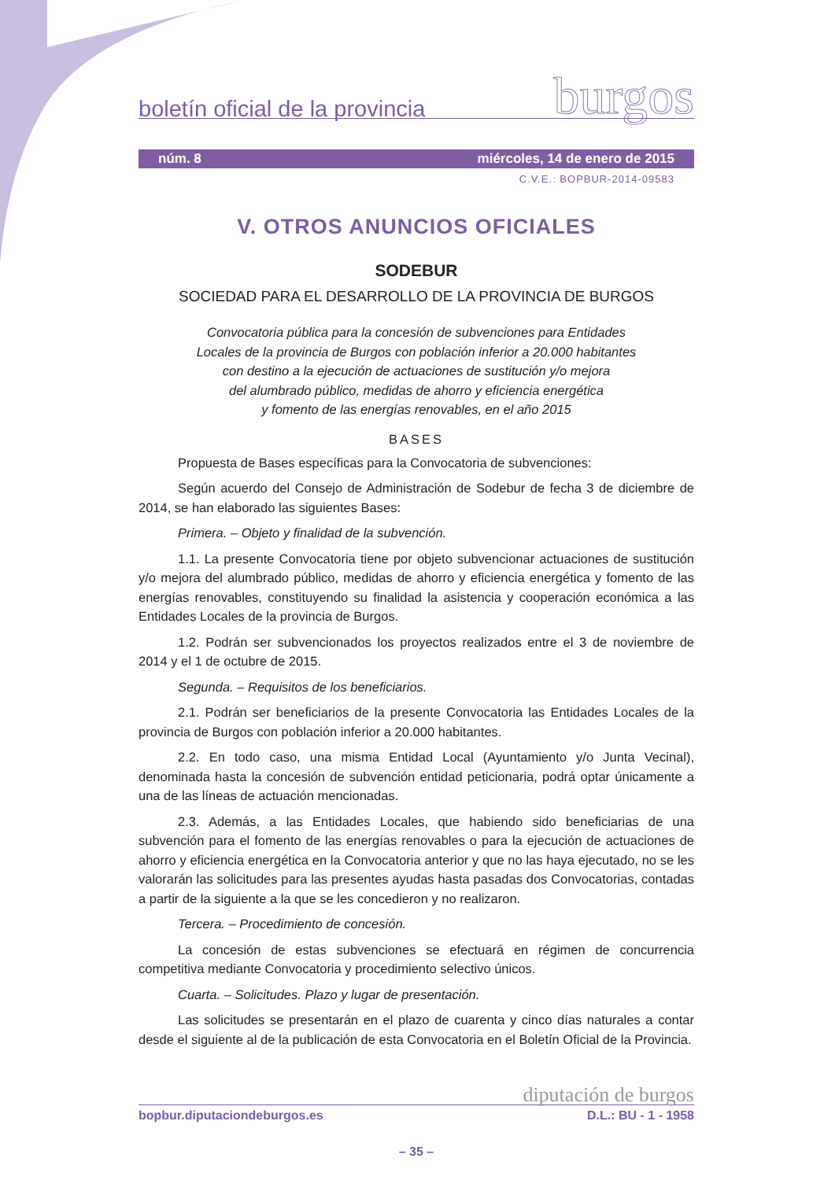boletín oficial de la provincia burgos
núm. 8 miércoles, 14 de enero de 2015
C.V.E.: BOPBUR-2014-09583
V. OTROS ANUNCIOS OFICIALES
SODEBUR
SOCIEDAD PARA EL DESARROLLO DE LA PROVINCIA DE BURGOS
Convocatoria pública para la concesión de subvenciones para Entidades
Locales de la provincia de Burgos con población inferior a 20.000 habitantes
con destino a la ejecución de actuaciones de sustitución y/o mejora
del alumbrado público, medidas de ahorro y eficiencia energética
y fomento de las energías renovables, en el año 2015
BASES
Propuesta de Bases específicas para la Convocatoria de subvenciones:
Según acuerdo del Consejo de Administración de Sodebur de fecha 3 de diciembre de 2014, se han elaborado las siguientes Bases:
Primera. – Objeto y finalidad de la subvención.
1.1. La presente Convocatoria tiene por objeto subvencionar actuaciones de sustitución y/o mejora del alumbrado público, medidas de ahorro y eficiencia energética y fomento de las energías renovables, constituyendo su finalidad la asistencia y cooperación económica a las Entidades Locales de la provincia de Burgos.
1.2. Podrán ser subvencionados los proyectos realizados entre el 3 de noviembre de 2014 y el 1 de octubre de 2015.
Segunda. – Requisitos de los beneficiarios.
2.1. Podrán ser beneficiarios de la presente Convocatoria las Entidades Locales de la provincia de Burgos con población inferior a 20.000 habitantes.
2.2. En todo caso, una misma Entidad Local (Ayuntamiento y/o Junta Vecinal), denominada hasta la concesión de subvención entidad peticionaria, podrá optar únicamente a una de las líneas de actuación mencionadas.
2.3. Además, a las Entidades Locales, que habiendo sido beneficiarias de una subvención para el fomento de las energías renovables o para la ejecución de actuaciones de ahorro y eficiencia energética en la Convocatoria anterior y que no las haya ejecutado, no se les valorarán las solicitudes para las presentes ayudas hasta pasadas dos Convocatorias, contadas a partir de la siguiente a la que se les concedieron y no realizaron.
Tercera. – Procedimiento de concesión.
La concesión de estas subvenciones se efectuará en régimen de concurrencia competitiva mediante Convocatoria y procedimiento selectivo únicos.
Cuarta. – Solicitudes. Plazo y lugar de presentación.
Las solicitudes se presentarán en el plazo de cuarenta y cinco días naturales a contar desde el siguiente al de la publicación de esta Convocatoria en el Boletín Oficial de la Provincia.
diputación de burgos
bopbur.diputaciondeburgos.es D.L.: BU - 1 - 1958
– 35 –